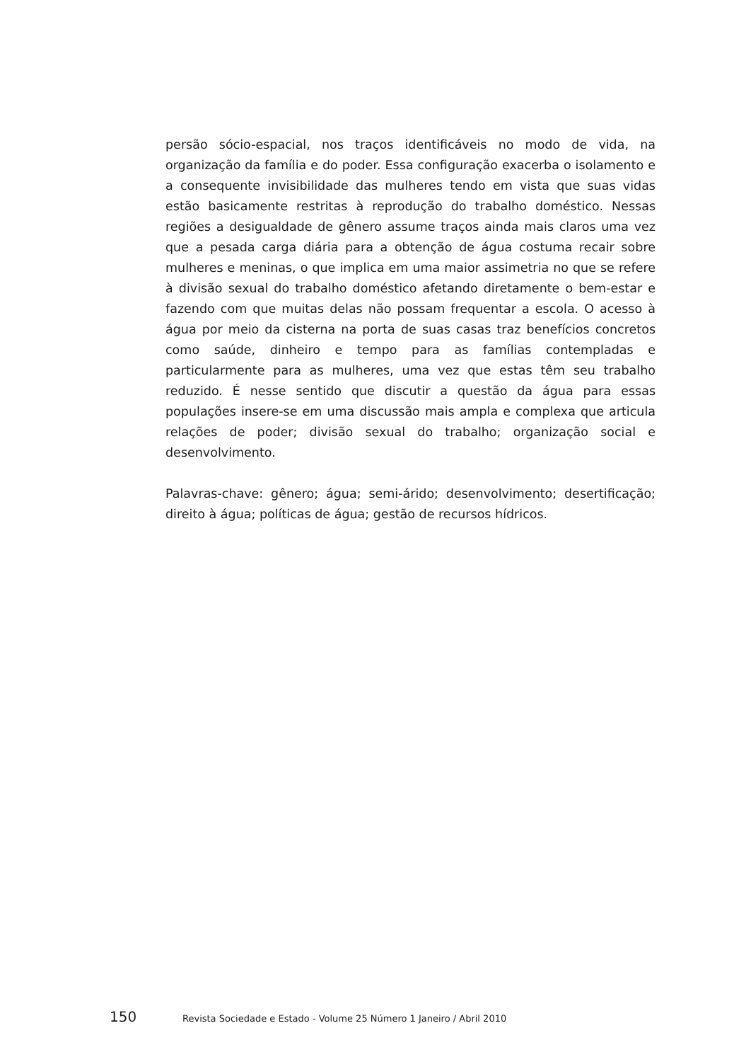persão sócio-espacial, nos traços identificáveis no modo de vida, na organização da família e do poder. Essa configuração exacerba o isolamento e a consequente invisibilidade das mulheres tendo em vista que suas vidas estão basicamente restritas à reprodução do trabalho doméstico. Nessas regiões a desigualdade de gênero assume traços ainda mais claros uma vez que a pesada carga diária para a obtenção de água costuma recair sobre mulheres e meninas, o que implica em uma maior assimetria no que se refere à divisão sexual do trabalho doméstico afetando diretamente o bem-estar e fazendo com que muitas delas não possam frequentar a escola. O acesso à água por meio da cisterna na porta de suas casas traz benefícios concretos como saúde, dinheiro e tempo para as famílias contempladas e particularmente para as mulheres, uma vez que estas têm seu trabalho reduzido. É nesse sentido que discutir a questão da água para essas populações insere-se em uma discussão mais ampla e complexa que articula relações de poder; divisão sexual do trabalho; organização social e desenvolvimento.
Palavras-chave: gênero; água; semi-árido; desenvolvimento; desertificação; direito à água; políticas de água; gestão de recursos hídricos.
150 Revista Sociedade e Estado - Volume 25 Número 1 Janeiro / Abril 2010